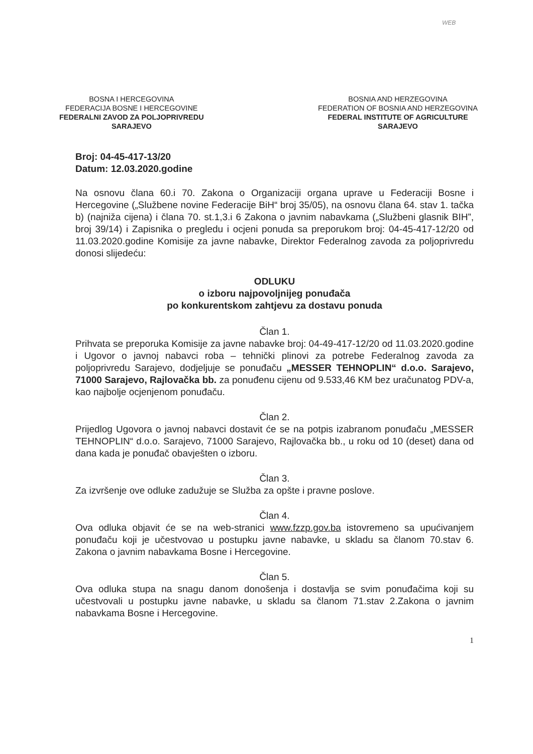WEB
BOSNA I HERCEGOVINA
FEDERACIJA BOSNE I HERCEGOVINE
FEDERALNI ZAVOD ZA POLJOPRIVREDU
SARAJEVO
BOSNIA AND HERZEGOVINA
FEDERATION OF BOSNIA AND HERZEGOVINA
FEDERAL INSTITUTE OF AGRICULTURE
SARAJEVO
Broj: 04-45-417-13/20
Datum: 12.03.2020.godine
Na osnovu člana 60.i 70. Zakona o Organizaciji organa uprave u Federaciji Bosne i Hercegovine („Službene novine Federacije BiH“ broj 35/05), na osnovu člana 64. stav 1. tačka b) (najniža cijena) i člana 70. st.1,3.i 6 Zakona o javnim nabavkama („Službeni glasnik BIH”, broj 39/14) i Zapisnika o pregledu i ocjeni ponuda sa preporukom broj: 04-45-417-12/20 od 11.03.2020.godine Komisije za javne nabavke, Direktor Federalnog zavoda za poljoprivredu donosi slijedeću:
ODLUKU
o izboru najpovoljnijeg ponuđača
po konkurentskom zahtjevu za dostavu ponuda
Član 1.
Prihvata se preporuka Komisije za javne nabavke broj: 04-49-417-12/20 od 11.03.2020.godine i Ugovor o javnoj nabavci roba – tehnički plinovi za potrebe Federalnog zavoda za poljoprivredu Sarajevo, dodjeljuje se ponuđaču „MESSER TEHNOPLIN“ d.o.o. Sarajevo, 71000 Sarajevo, Rajlovačka bb. za ponuđenu cijenu od 9.533,46 KM bez uračunatog PDV-a, kao najbolje ocjenjenom ponuđaču.
Član 2.
Prijedlog Ugovora o javnoj nabavci dostavit će se na potpis izabranom ponuđaču „MESSER TEHNOPLIN“ d.o.o. Sarajevo, 71000 Sarajevo, Rajlovačka bb., u roku od 10 (deset) dana od dana kada je ponuđač obavješten o izboru.
Član 3.
Za izvršenje ove odluke zadužuje se Služba za opšte i pravne poslove.
Član 4.
Ova odluka objavit će se na web-stranici www.fzzp.gov.ba istovremeno sa upućivanjem ponuđaču koji je učestvovao u postupku javne nabavke, u skladu sa članom 70.stav 6. Zakona o javnim nabavkama Bosne i Hercegovine.
Član 5.
Ova odluka stupa na snagu danom donošenja i dostavlja se svim ponuđačima koji su učestvovali u postupku javne nabavke, u skladu sa članom 71.stav 2.Zakona o javnim nabavkama Bosne i Hercegovine.
1